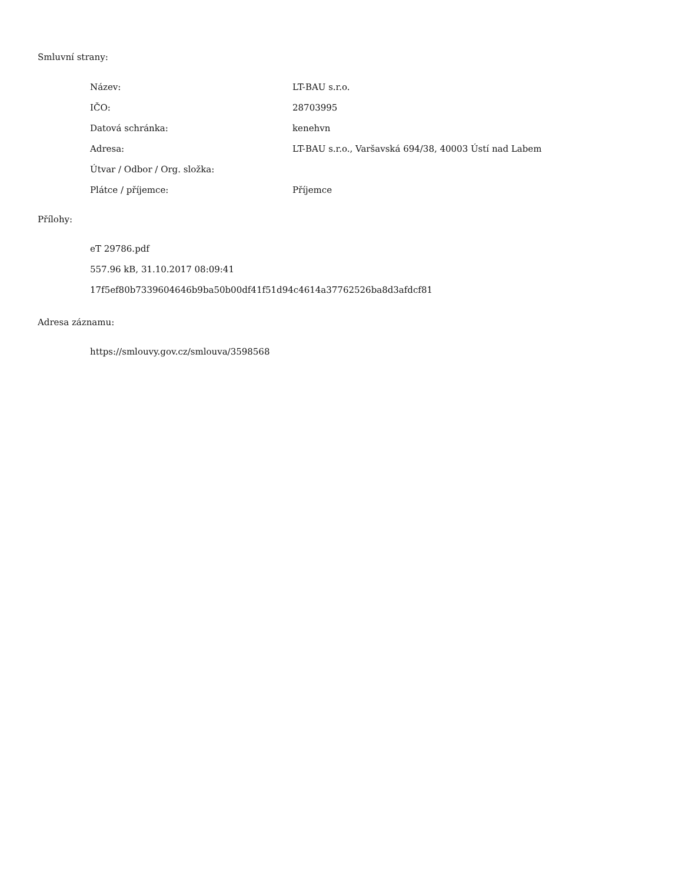Smluvní strany:
| Název: | LT-BAU s.r.o. |
| IČO: | 28703995 |
| Datová schránka: | kenehvn |
| Adresa: | LT-BAU s.r.o., Varšavská 694/38, 40003 Ústí nad Labem |
| Útvar / Odbor / Org. složka: | |
| Plátce / příjemce: | Příjemce |
Přílohy:
eT 29786.pdf
557.96 kB, 31.10.2017 08:09:41
17f5ef80b7339604646b9ba50b00df41f51d94c4614a37762526ba8d3afdcf81
Adresa záznamu:
https://smlouvy.gov.cz/smlouva/3598568